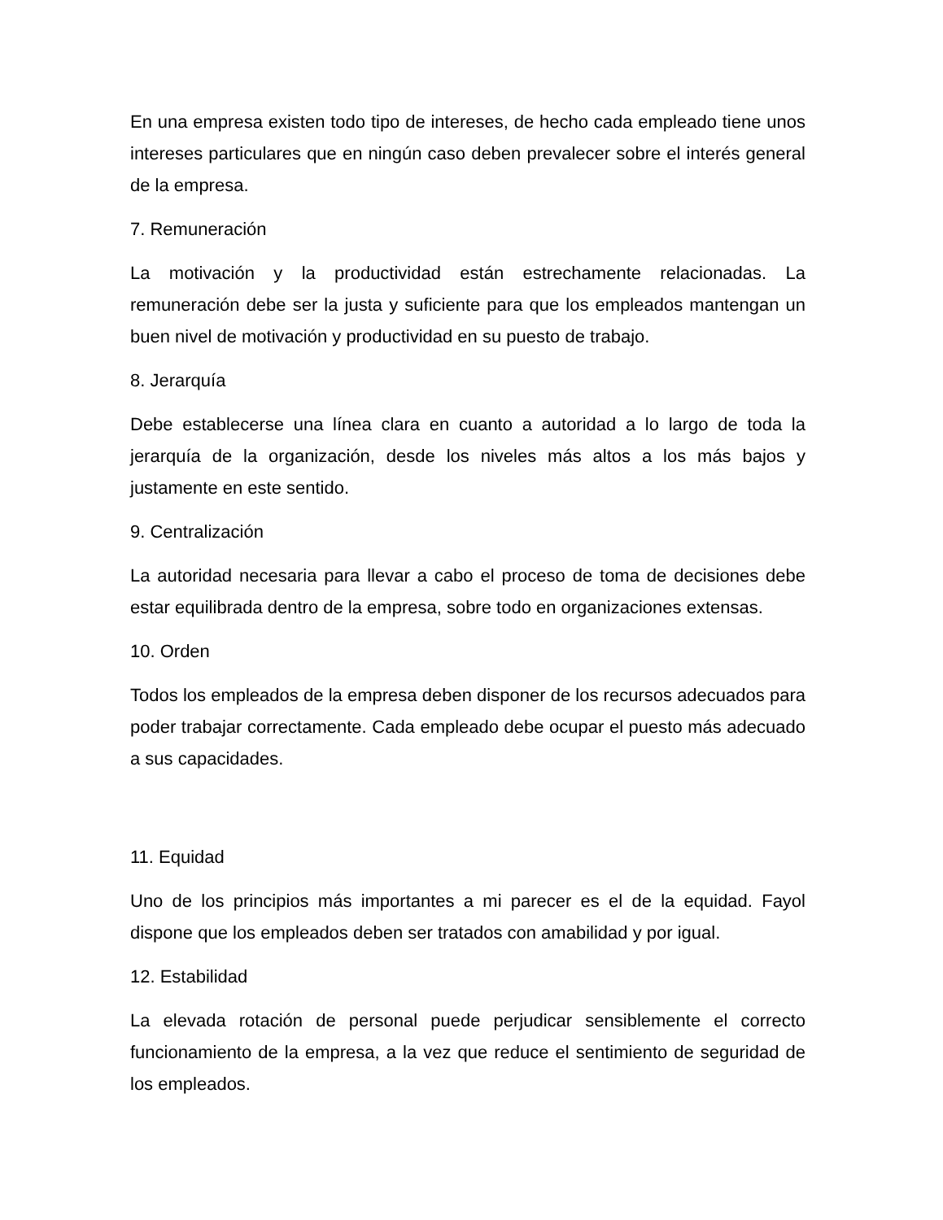En una empresa existen todo tipo de intereses, de hecho cada empleado tiene unos intereses particulares que en ningún caso deben prevalecer sobre el interés general de la empresa.
7. Remuneración
La motivación y la productividad están estrechamente relacionadas. La remuneración debe ser la justa y suficiente para que los empleados mantengan un buen nivel de motivación y productividad en su puesto de trabajo.
8. Jerarquía
Debe establecerse una línea clara en cuanto a autoridad a lo largo de toda la jerarquía de la organización, desde los niveles más altos a los más bajos y justamente en este sentido.
9. Centralización
La autoridad necesaria para llevar a cabo el proceso de toma de decisiones debe estar equilibrada dentro de la empresa, sobre todo en organizaciones extensas.
10. Orden
Todos los empleados de la empresa deben disponer de los recursos adecuados para poder trabajar correctamente. Cada empleado debe ocupar el puesto más adecuado a sus capacidades.
11. Equidad
Uno de los principios más importantes a mi parecer es el de la equidad. Fayol dispone que los empleados deben ser tratados con amabilidad y por igual.
12. Estabilidad
La elevada rotación de personal puede perjudicar sensiblemente el correcto funcionamiento de la empresa, a la vez que reduce el sentimiento de seguridad de los empleados.